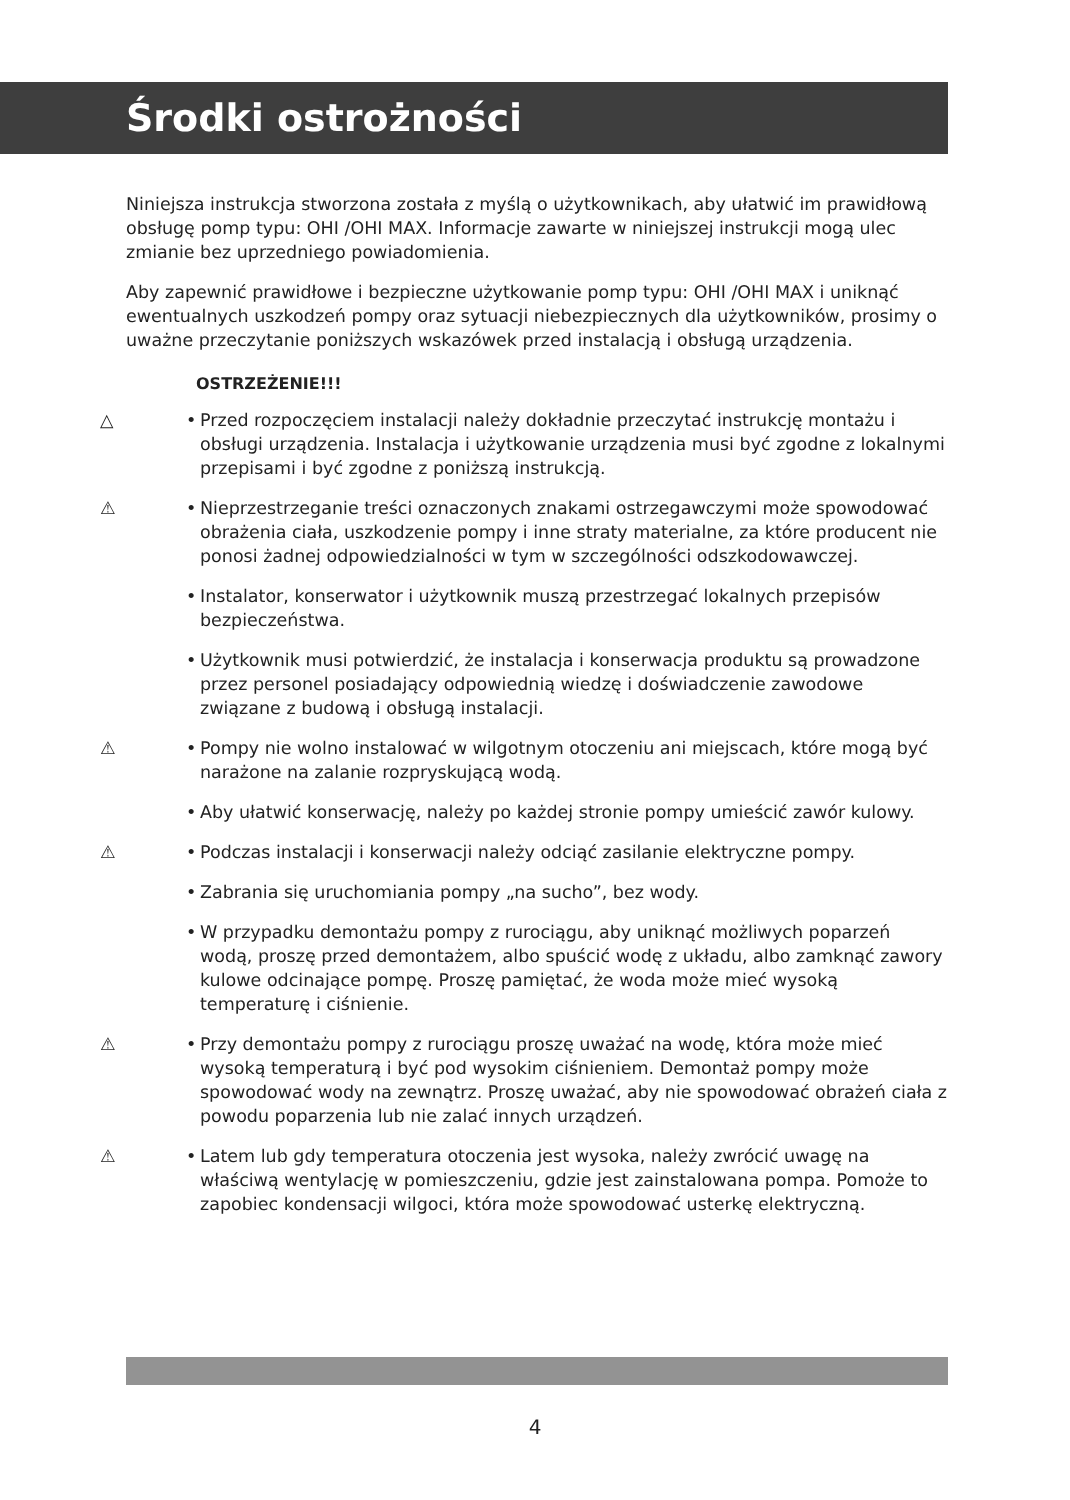Środki ostrożności
Niniejsza instrukcja stworzona została z myślą o użytkownikach, aby ułatwić im prawidłową obsługę pomp typu: OHI /OHI MAX. Informacje zawarte w niniejszej instrukcji mogą ulec zmianie bez uprzedniego powiadomienia.
Aby zapewnić prawidłowe i bezpieczne użytkowanie pomp typu: OHI /OHI MAX i uniknąć ewentualnych uszkodzeń pompy oraz sytuacji niebezpiecznych dla użytkowników, prosimy o uważne przeczytanie poniższych wskazówek przed instalacją i obsługą urządzenia.
OSTRZEŻENIE!!!
△ • Przed rozpoczęciem instalacji należy dokładnie przeczytać instrukcję montażu i obsługi urządzenia. Instalacja i użytkowanie urządzenia musi być zgodne z lokalnymi przepisami i być zgodne z poniższą instrukcją.
⚠ • Nieprzestrzeganie treści oznaczonych znakami ostrzegawczymi może spowodować obrażenia ciała, uszkodzenie pompy i inne straty materialne, za które producent nie ponosi żadnej odpowiedzialności w tym w szczególności odszkodowawczej.
• Instalator, konserwator i użytkownik muszą przestrzegać lokalnych przepisów bezpieczeństwa.
• Użytkownik musi potwierdzić, że instalacja i konserwacja produktu są prowadzone przez personel posiadający odpowiednią wiedzę i doświadczenie zawodowe związane z budową i obsługą instalacji.
⚠ • Pompy nie wolno instalować w wilgotnym otoczeniu ani miejscach, które mogą być narażone na zalanie rozpryskującą wodą.
• Aby ułatwić konserwację, należy po każdej stronie pompy umieścić zawór kulowy.
⚠ • Podczas instalacji i konserwacji należy odciąć zasilanie elektryczne pompy.
• Zabrania się uruchomiania pompy „na sucho”, bez wody.
• W przypadku demontażu pompy z rurociągu, aby uniknąć możliwych poparzeń wodą, proszę przed demontażem, albo spuścić wodę z układu, albo zamknąć zawory kulowe odcinające pompę. Proszę pamiętać, że woda może mieć wysoką temperaturę i ciśnienie.
⚠ • Przy demontażu pompy z rurociągu proszę uważać na wodę, która może mieć wysoką temperaturą i być pod wysokim ciśnieniem. Demontaż pompy może spowodować wody na zewnątrz. Proszę uważać, aby nie spowodować obrażeń ciała z powodu poparzenia lub nie zalać innych urządzeń.
⚠ • Latem lub gdy temperatura otoczenia jest wysoka, należy zwrócić uwagę na właściwą wentylację w pomieszczeniu, gdzie jest zainstalowana pompa. Pomoże to zapobiec kondensacji wilgoci, która może spowodować usterkę elektryczną.
4